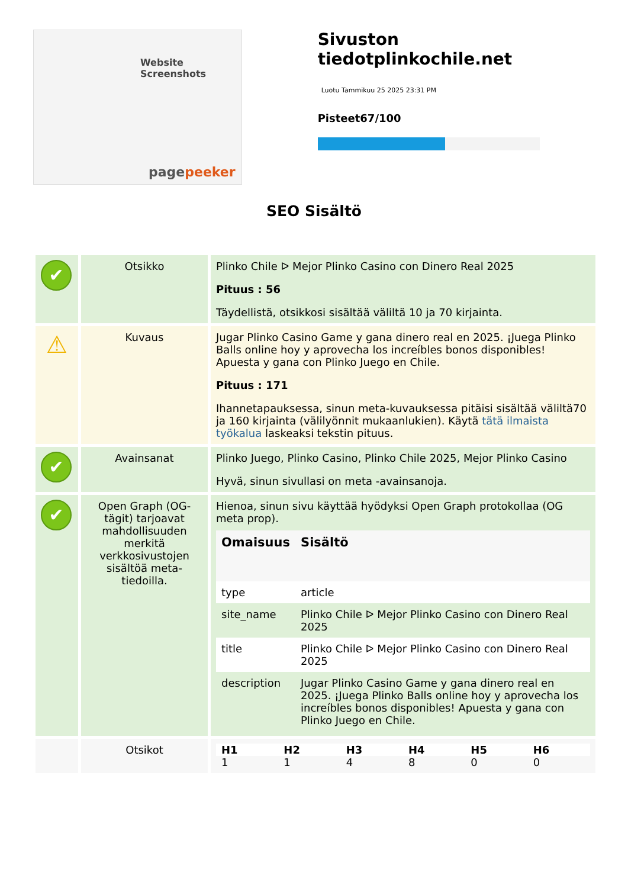Website Screenshots
pagepeeker
Sivuston tiedotplinkochile.net
Luotu Tammikuu 25 2025 23:31 PM
Pisteet67/100
SEO Sisältö
| ✔ | Otsikko | Plinko Chile ᐅ Mejor Plinko Casino con Dinero Real 2025 Pituus : 56 Täydellistä, otsikkosi sisältää väliltä 10 ja 70 kirjainta. |
| ⚠ | Kuvaus | Jugar Plinko Casino Game y gana dinero real en 2025. ¡Juega Plinko Balls online hoy y aprovecha los increíbles bonos disponibles! Apuesta y gana con Plinko Juego en Chile. Pituus : 171 Ihannetapauksessa, sinun meta-kuvauksessa pitäisi sisältää väliltä70 ja 160 kirjainta (välilyönnit mukaanlukien). Käytä tätä ilmaista työkalua laskeaksi tekstin pituus. |
| ✔ | Avainsanat | Plinko Juego, Plinko Casino, Plinko Chile 2025, Mejor Plinko Casino Hyvä, sinun sivullasi on meta -avainsanoja. |
| ✔ | Open Graph (OG-tägit) tarjoavat mahdollisuuden merkitä verkkosivustojen sisältöä meta-tiedoilla. | Hienoa, sinun sivu käyttää hyödyksi Open Graph protokollaa (OG meta prop). / Omaisuus / Sisältö / / --- / --- / / type / article / / site_name / Plinko Chile ᐅ Mejor Plinko Casino con Dinero Real 2025 / / title / Plinko Chile ᐅ Mejor Plinko Casino con Dinero Real 2025 / / description / Jugar Plinko Casino Game y gana dinero real en 2025. ¡Juega Plinko Balls online hoy y aprovecha los increíbles bonos disponibles! Apuesta y gana con Plinko Juego en Chile. / |
| | Otsikot | / H1 / H2 / H3 / H4 / H5 / H6 / / --- / --- / --- / --- / --- / --- / / 1 / 1 / 4 / 8 / 0 / 0 / |